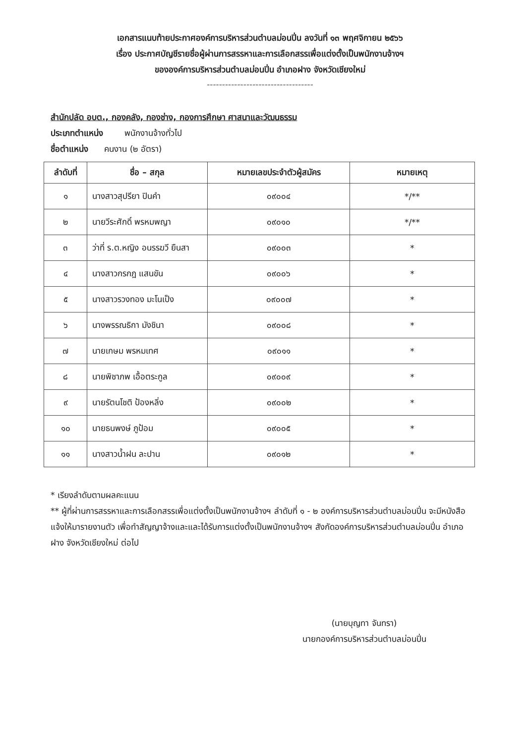เอกสารแนบท้ายประกาศองค์การบริหารส่วนตำบลม่อนปิ่น ลงวันที่ ๑๓ พฤศจิกายน ๒๕๖๖
เรื่อง ประกาศบัญชีรายชื่อผู้ผ่านการสรรหาและการเลือกสรรเพื่อแต่งตั้งเป็นพนักงานจ้างฯ
ขององค์การบริหารส่วนตำบลม่อนปิ่น อำเภอฝาง จังหวัดเชียงใหม่
-----------------------------------
สำนักปลัด อบต., กองคลัง, กองช่าง, กองการศึกษา ศาสนาและวัฒนธรรม
ประเภทตำแหน่ง พนักงานจ้างทั่วไป
ชื่อตำแหน่ง คนงาน (๒ อัตรา)
| ลำดับที่ | ชื่อ – สกุล | หมายเลขประจำตัวผู้สมัคร | หมายเหตุ |
| --- | --- | --- | --- |
| ๑ | นางสาวสุปรียา ปินคำ | ๐๙๐๐๔ | */** |
| ๒ | นายวีระศักดิ์ พรหมพญา | ๐๙๐๑๐ | */** |
| ๓ | ว่าที่ ร.ต.หญิง อนรรฆวี ยืนสา | ๐๙๐๐๓ | * |
| ๔ | นางสาวกรกฎ แสนขัน | ๐๙๐๐๖ | * |
| ๕ | นางสาวรวงทอง มะโนเป็ง | ๐๙๐๐๗ | * |
| ๖ | นางพรรณธิกา มังชินา | ๐๙๐๐๘ | * |
| ๗ | นายเกษม พรหมเทศ | ๐๙๐๑๑ | * |
| ๘ | นายพิชาภพ เอื้อตระกูล | ๐๙๐๐๙ | * |
| ๙ | นายรัตนโชติ ป้องหลิ่ง | ๐๙๐๐๒ | * |
| ๑๐ | นายธนพงษ์ ภูป้อม | ๐๙๐๐๕ | * |
| ๑๑ | นางสาวน้ำฝน ละปาน | ๐๙๐๑๒ | * |
* เรียงลำดับตามผลคะแนน
** ผู้ที่ผ่านการสรรหาและการเลือกสรรเพื่อแต่งตั้งเป็นพนักงานจ้างฯ ลำดับที่ ๑ - ๒ องค์การบริหารส่วนตำบลม่อนปิ่น จะมีหนังสือแจ้งให้มารายงานตัว เพื่อทำสัญญาจ้างและและได้รับการแต่งตั้งเป็นพนักงานจ้างฯ สังกัดองค์การบริหารส่วนตำบลม่อนปิ่น อำเภอฝาง จังหวัดเชียงใหม่ ต่อไป
(นายบุญทา จันทรา)
นายกองค์การบริหารส่วนตำบลม่อนปิ่น